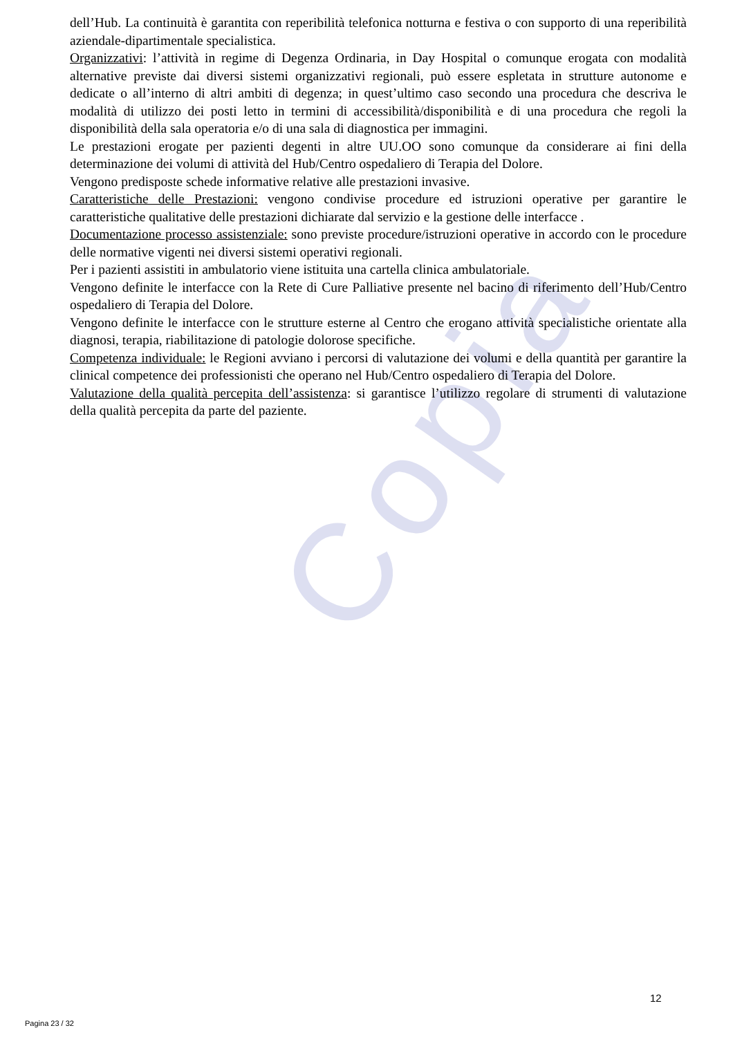Copia
dell’Hub. La continuità è garantita con reperibilità telefonica notturna e festiva o con supporto di una reperibilità aziendale-dipartimentale specialistica.
Organizzativi: l’attività in regime di Degenza Ordinaria, in Day Hospital o comunque erogata con modalità alternative previste dai diversi sistemi organizzativi regionali, può essere espletata in strutture autonome e dedicate o all’interno di altri ambiti di degenza; in quest’ultimo caso secondo una procedura che descriva le modalità di utilizzo dei posti letto in termini di accessibilità/disponibilità e di una procedura che regoli la disponibilità della sala operatoria e/o di una sala di diagnostica per immagini.
Le prestazioni erogate per pazienti degenti in altre UU.OO sono comunque da considerare ai fini della determinazione dei volumi di attività del Hub/Centro ospedaliero di Terapia del Dolore.
Vengono predisposte schede informative relative alle prestazioni invasive.
Caratteristiche delle Prestazioni: vengono condivise procedure ed istruzioni operative per garantire le caratteristiche qualitative delle prestazioni dichiarate dal servizio e la gestione delle interfacce .
Documentazione processo assistenziale: sono previste procedure/istruzioni operative in accordo con le procedure delle normative vigenti nei diversi sistemi operativi regionali.
Per i pazienti assistiti in ambulatorio viene istituita una cartella clinica ambulatoriale.
Vengono definite le interfacce con la Rete di Cure Palliative presente nel bacino di riferimento dell’Hub/Centro ospedaliero di Terapia del Dolore.
Vengono definite le interfacce con le strutture esterne al Centro che erogano attività specialistiche orientate alla diagnosi, terapia, riabilitazione di patologie dolorose specifiche.
Competenza individuale: le Regioni avviano i percorsi di valutazione dei volumi e della quantità per garantire la clinical competence dei professionisti che operano nel Hub/Centro ospedaliero di Terapia del Dolore.
Valutazione della qualità percepita dell’assistenza: si garantisce l’utilizzo regolare di strumenti di valutazione della qualità percepita da parte del paziente.
12
Pagina 23 / 32